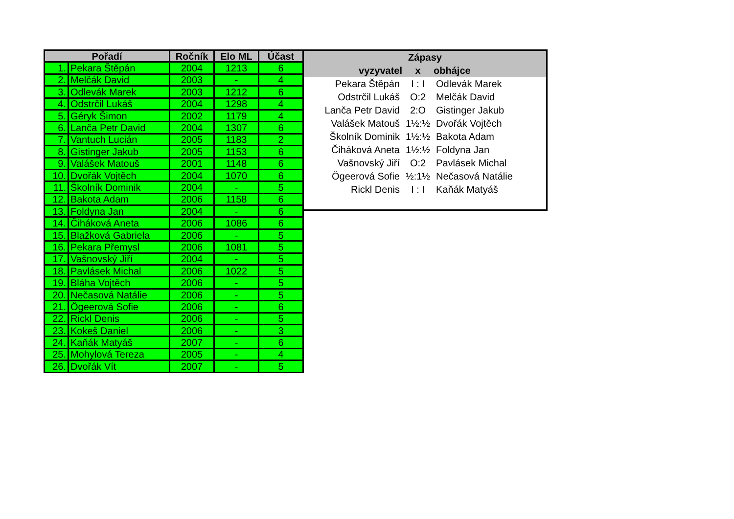| Pořadí | | Ročník | Elo ML | Účast |
| --- | --- | --- | --- | --- |
| 1. | Pekara Štěpán | 2004 | 1213 | 6 |
| 2. | Melčák David | 2003 | - | 4 |
| 3. | Odlevák Marek | 2003 | 1212 | 6 |
| 4. | Odstrčil Lukáš | 2004 | 1298 | 4 |
| 5. | Géryk Šimon | 2002 | 1179 | 4 |
| 6. | Lanča Petr David | 2004 | 1307 | 6 |
| 7. | Vantuch Lucián | 2005 | 1183 | 2 |
| 8. | Gistinger Jakub | 2005 | 1153 | 6 |
| 9. | Valášek Matouš | 2001 | 1148 | 6 |
| 10. | Dvořák Vojtěch | 2004 | 1070 | 6 |
| 11. | Školník Dominik | 2004 | - | 5 |
| 12. | Bakota Adam | 2006 | 1158 | 6 |
| 13. | Foldyna Jan | 2004 | - | 6 |
| 14. | Čiháková Aneta | 2006 | 1086 | 6 |
| 15. | Blažková Gabriela | 2006 | - | 5 |
| 16. | Pekara Přemysl | 2006 | 1081 | 5 |
| 17. | Vašnovský Jiří | 2004 | - | 5 |
| 18. | Pavlásek Michal | 2006 | 1022 | 5 |
| 19. | Bláha Vojtěch | 2006 | - | 5 |
| 20. | Nečasová Natálie | 2006 | - | 5 |
| 21. | Ögeerová Sofie | 2006 | - | 6 |
| 22. | Rickl Denis | 2006 | - | 5 |
| 23. | Kokeš Daniel | 2006 | - | 3 |
| 24. | Kaňák Matyáš | 2007 | - | 6 |
| 25. | Mohylová Tereza | 2005 | - | 4 |
| 26. | Dvořák Vít | 2007 | - | 5 |
| Zápasy | | |
| --- | --- | --- |
| vyzyvatel | x | obhájce |
| Pekara Štěpán | I : I | Odlevák Marek |
| Odstrčil Lukáš | O:2 | Melčák David |
| Lanča Petr David | 2:O | Gistinger Jakub |
| Valášek Matouš | 1½:½ | Dvořák Vojtěch |
| Školník Dominik | 1½:½ | Bakota Adam |
| Čiháková Aneta | 1½:½ | Foldyna Jan |
| Vašnovský Jiří | O:2 | Pavlásek Michal |
| Ögeerová Sofie | ½:1½ | Nečasová Natálie |
| Rickl Denis | I : I | Kaňák Matyáš |